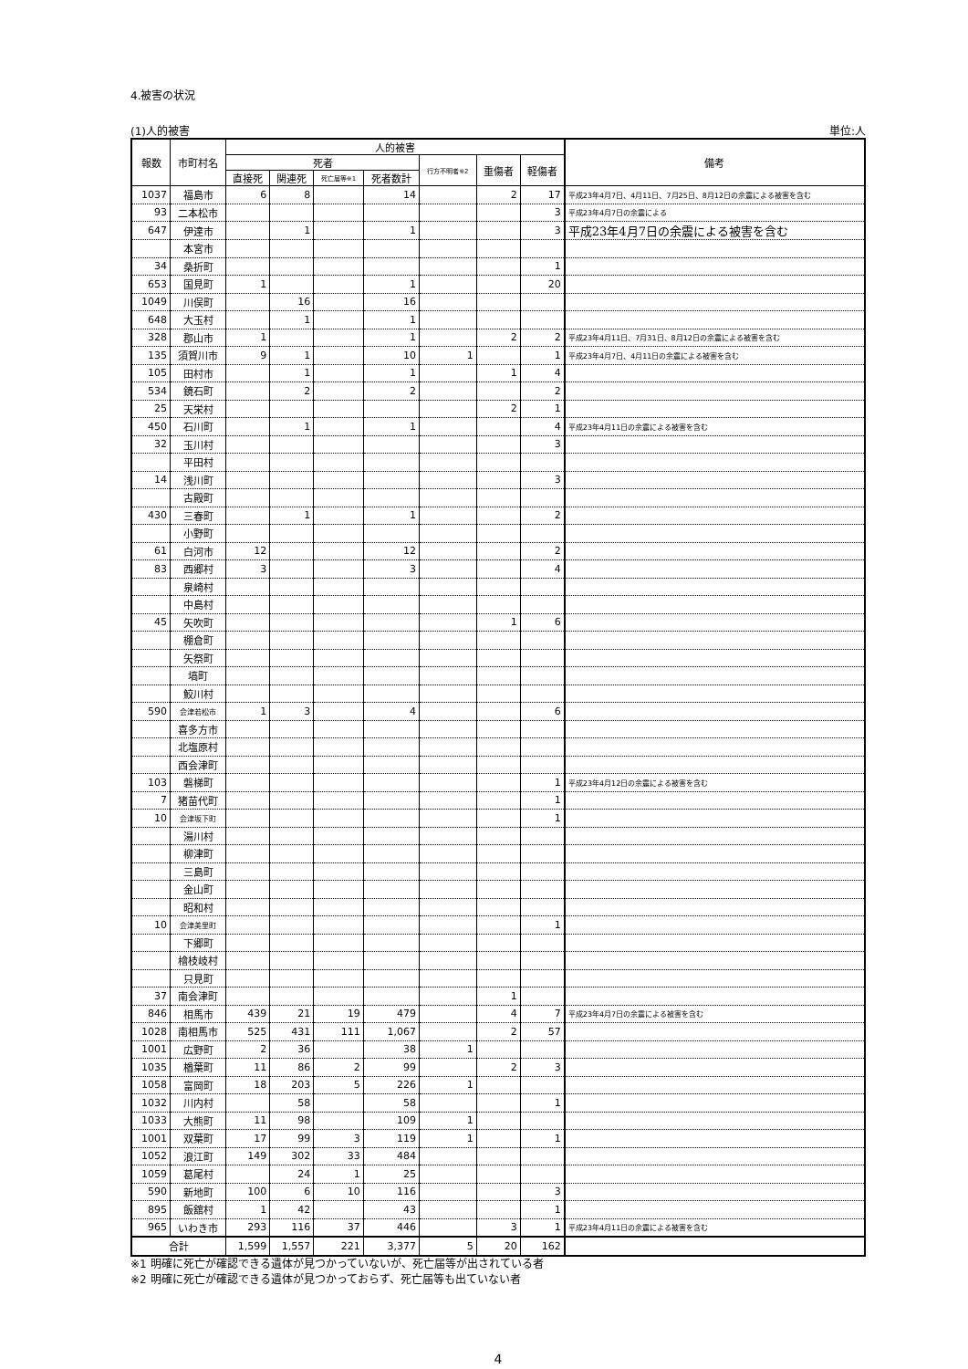4.被害の状況
(1)人的被害 単位:人
| 報数 | 市町村名 | 人的被害 | | | | | | | 備考 |
| --- | --- | --- | --- | --- | --- | --- | --- | --- | --- |
| | | 死者 | | | | 行方不明者※2 | 重傷者 | 軽傷者 | |
| | | 直接死 | 関連死 | 死亡届等※1 | 死者数計 | | | | |
| 1037 | 福島市 | 6 | 8 | | 14 | | 2 | 17 | 平成23年4月7日、4月11日、7月25日、8月12日の余震による被害を含む |
| 93 | 二本松市 | | | | | | | 3 | 平成23年4月7日の余震による |
| 647 | 伊達市 | | 1 | | 1 | | | 3 | 平成23年4月7日の余震による被害を含む |
| | 本宮市 | | | | | | | | |
| 34 | 桑折町 | | | | | | | 1 | |
| 653 | 国見町 | 1 | | | 1 | | | 20 | |
| 1049 | 川俣町 | | 16 | | 16 | | | | |
| 648 | 大玉村 | | 1 | | 1 | | | | |
| 328 | 郡山市 | 1 | | | 1 | | 2 | 2 | 平成23年4月11日、7月31日、8月12日の余震による被害を含む |
| 135 | 須賀川市 | 9 | 1 | | 10 | 1 | | 1 | 平成23年4月7日、4月11日の余震による被害を含む |
| 105 | 田村市 | | 1 | | 1 | | 1 | 4 | |
| 534 | 鏡石町 | | 2 | | 2 | | | 2 | |
| 25 | 天栄村 | | | | | | 2 | 1 | |
| 450 | 石川町 | | 1 | | 1 | | | 4 | 平成23年4月11日の余震による被害を含む |
| 32 | 玉川村 | | | | | | | 3 | |
| | 平田村 | | | | | | | | |
| 14 | 浅川町 | | | | | | | 3 | |
| | 古殿町 | | | | | | | | |
| 430 | 三春町 | | 1 | | 1 | | | 2 | |
| | 小野町 | | | | | | | | |
| 61 | 白河市 | 12 | | | 12 | | | 2 | |
| 83 | 西郷村 | 3 | | | 3 | | | 4 | |
| | 泉崎村 | | | | | | | | |
| | 中島村 | | | | | | | | |
| 45 | 矢吹町 | | | | | | 1 | 6 | |
| | 棚倉町 | | | | | | | | |
| | 矢祭町 | | | | | | | | |
| | 塙町 | | | | | | | | |
| | 鮫川村 | | | | | | | | |
| 590 | 会津若松市 | 1 | 3 | | 4 | | | 6 | |
| | 喜多方市 | | | | | | | | |
| | 北塩原村 | | | | | | | | |
| | 西会津町 | | | | | | | | |
| 103 | 磐梯町 | | | | | | | 1 | 平成23年4月12日の余震による被害を含む |
| 7 | 猪苗代町 | | | | | | | 1 | |
| 10 | 会津坂下町 | | | | | | | 1 | |
| | 湯川村 | | | | | | | | |
| | 柳津町 | | | | | | | | |
| | 三島町 | | | | | | | | |
| | 金山町 | | | | | | | | |
| | 昭和村 | | | | | | | | |
| 10 | 会津美里町 | | | | | | | 1 | |
| | 下郷町 | | | | | | | | |
| | 檜枝岐村 | | | | | | | | |
| | 只見町 | | | | | | | | |
| 37 | 南会津町 | | | | | | 1 | | |
| 846 | 相馬市 | 439 | 21 | 19 | 479 | | 4 | 7 | 平成23年4月7日の余震による被害を含む |
| 1028 | 南相馬市 | 525 | 431 | 111 | 1,067 | | 2 | 57 | |
| 1001 | 広野町 | 2 | 36 | | 38 | 1 | | | |
| 1035 | 楢葉町 | 11 | 86 | 2 | 99 | | 2 | 3 | |
| 1058 | 富岡町 | 18 | 203 | 5 | 226 | 1 | | | |
| 1032 | 川内村 | | 58 | | 58 | | | 1 | |
| 1033 | 大熊町 | 11 | 98 | | 109 | 1 | | | |
| 1001 | 双葉町 | 17 | 99 | 3 | 119 | 1 | | 1 | |
| 1052 | 浪江町 | 149 | 302 | 33 | 484 | | | | |
| 1059 | 葛尾村 | | 24 | 1 | 25 | | | | |
| 590 | 新地町 | 100 | 6 | 10 | 116 | | | 3 | |
| 895 | 飯舘村 | 1 | 42 | | 43 | | | 1 | |
| 965 | いわき市 | 293 | 116 | 37 | 446 | | 3 | 1 | 平成23年4月11日の余震による被害を含む |
| 合計 | | 1,599 | 1,557 | 221 | 3,377 | 5 | 20 | 162 | |
※1 明確に死亡が確認できる遺体が見つかっていないが、死亡届等が出されている者
※2 明確に死亡が確認できる遺体が見つかっておらず、死亡届等も出ていない者
4